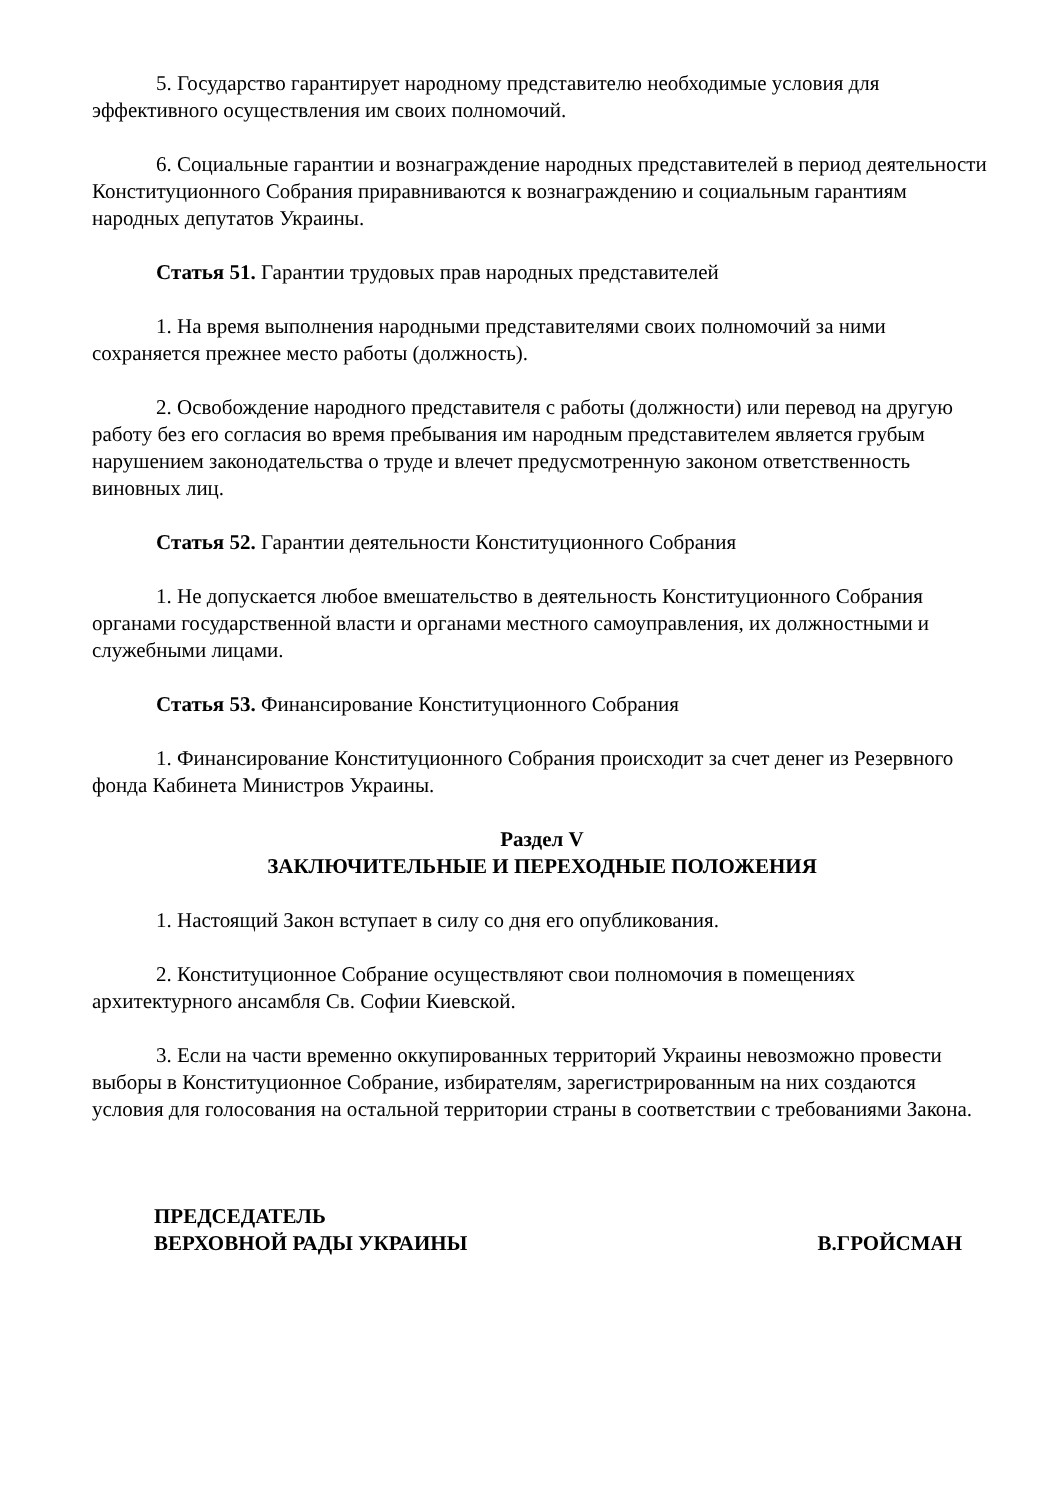5. Государство гарантирует народному представителю необходимые условия для эффективного осуществления им своих полномочий.
6. Социальные гарантии и вознаграждение народных представителей в период деятельности Конституционного Собрания приравниваются к вознаграждению и социальным гарантиям народных депутатов Украины.
Статья 51. Гарантии трудовых прав народных представителей
1. На время выполнения народными представителями своих полномочий за ними сохраняется прежнее место работы (должность).
2. Освобождение народного представителя с работы (должности) или перевод на другую работу без его согласия во время пребывания им народным представителем является грубым нарушением законодательства о труде и влечет предусмотренную законом ответственность виновных лиц.
Статья 52. Гарантии деятельности Конституционного Собрания
1. Не допускается любое вмешательство в деятельность Конституционного Собрания органами государственной власти и органами местного самоуправления, их должностными и служебными лицами.
Статья 53. Финансирование Конституционного Собрания
1. Финансирование Конституционного Собрания происходит за счет денег из Резервного фонда Кабинета Министров Украины.
Раздел V
ЗАКЛЮЧИТЕЛЬНЫЕ И ПЕРЕХОДНЫЕ ПОЛОЖЕНИЯ
1. Настоящий Закон вступает в силу со дня его опубликования.
2. Конституционное Собрание осуществляют свои полномочия в помещениях архитектурного ансамбля Св. Софии Киевской.
3. Если на части временно оккупированных территорий Украины невозможно провести выборы в Конституционное Собрание, избирателям, зарегистрированным на них создаются условия для голосования на остальной территории страны в соответствии с требованиями Закона.
ПРЕДСЕДАТЕЛЬ
ВЕРХОВНОЙ РАДЫ УКРАИНЫ
В.ГРОЙСМАН